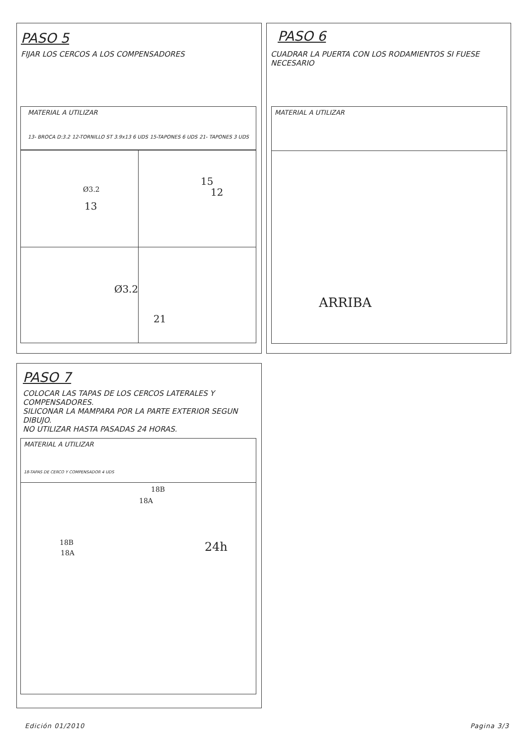PASO 5
FIJAR LOS CERCOS A LOS COMPENSADORES
MATERIAL A UTILIZAR
13- BROCA D:3.2 12-TORNILLO ST 3.9x13 6 UDS 15-TAPONES 6 UDS 21- TAPONES 3 UDS
Ø3.2
13
15
12
Ø3.2 21
PASO 6
CUADRAR LA PUERTA CON LOS RODAMIENTOS SI FUESE NECESARIO
MATERIAL A UTILIZAR
ARRIBA
PASO 7
COLOCAR LAS TAPAS DE LOS CERCOS LATERALES Y COMPENSADORES.
SILICONAR LA MAMPARA POR LA PARTE EXTERIOR SEGUN DIBUJO.
NO UTILIZAR HASTA PASADAS 24 HORAS.
MATERIAL A UTILIZAR
18-TAPAS DE CERCO Y COMPENSADOR 4 UDS
18B
18A
18B
18A 24h
Edición 01/2010 Pagina 3/3